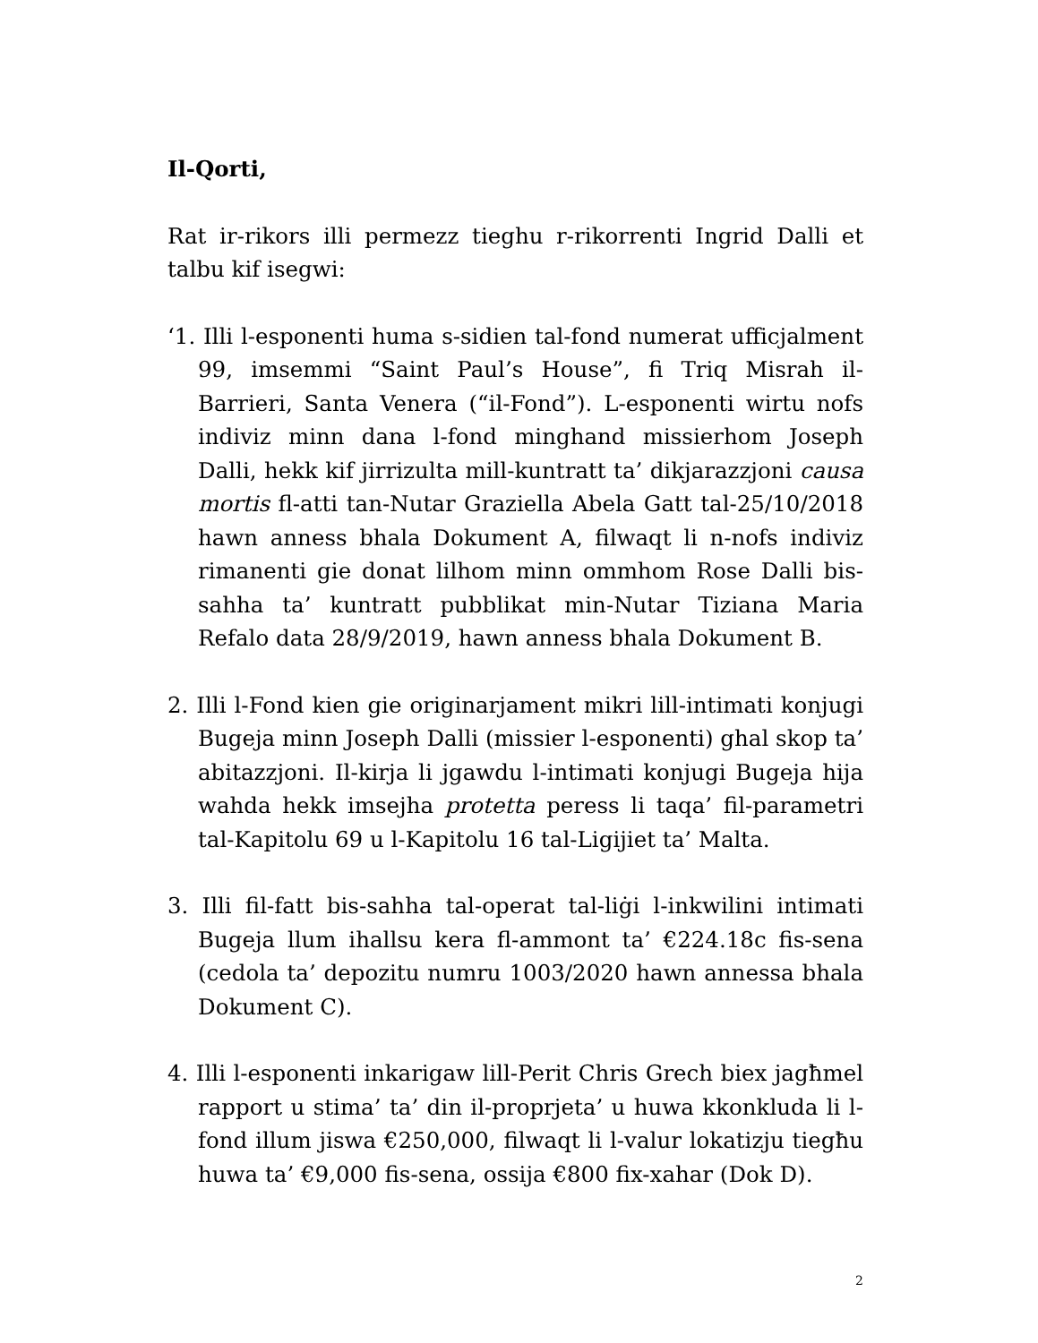Il-Qorti,
Rat ir-rikors illi permezz tieghu r-rikorrenti Ingrid Dalli et talbu kif isegwi:
‘1. Illi l-esponenti huma s-sidien tal-fond numerat ufficjalment 99, imsemmi “Saint Paul’s House”, fi Triq Misrah il-Barrieri, Santa Venera (“il-Fond”). L-esponenti wirtu nofs indiviz minn dana l-fond minghand missierhom Joseph Dalli, hekk kif jirrizulta mill-kuntratt ta’ dikjarazzjoni causa mortis fl-atti tan-Nutar Graziella Abela Gatt tal-25/10/2018 hawn anness bhala Dokument A, filwaqt li n-nofs indiviz rimanenti gie donat lilhom minn ommhom Rose Dalli bis-sahha ta’ kuntratt pubblikat min-Nutar Tiziana Maria Refalo data 28/9/2019, hawn anness bhala Dokument B.
2. Illi l-Fond kien gie originarjament mikri lill-intimati konjugi Bugeja minn Joseph Dalli (missier l-esponenti) ghal skop ta’ abitazzjoni. Il-kirja li jgawdu l-intimati konjugi Bugeja hija wahda hekk imsejha protetta peress li taqa’ fil-parametri tal-Kapitolu 69 u l-Kapitolu 16 tal-Ligijiet ta’ Malta.
3. Illi fil-fatt bis-sahha tal-operat tal-liġi l-inkwilini intimati Bugeja llum ihallsu kera fl-ammont ta’ €224.18c fis-sena (cedola ta’ depozitu numru 1003/2020 hawn annessa bhala Dokument C).
4. Illi l-esponenti inkarigaw lill-Perit Chris Grech biex jagħmel rapport u stima’ ta’ din il-proprjeta’ u huwa kkonkluda li l-fond illum jiswa €250,000, filwaqt li l-valur lokatizju tiegħu huwa ta’ €9,000 fis-sena, ossija €800 fix-xahar (Dok D).
2